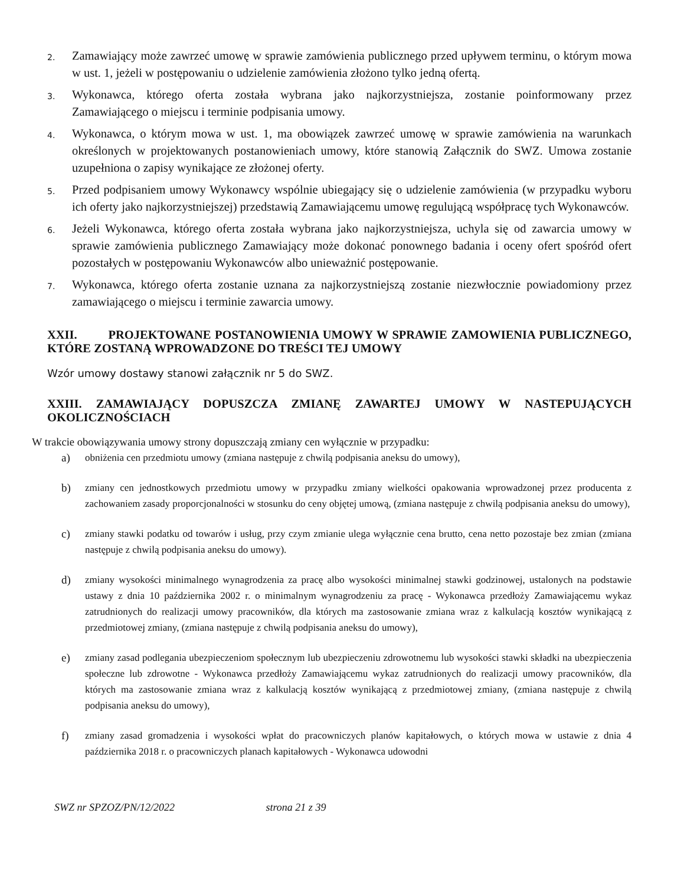2. Zamawiający może zawrzeć umowę w sprawie zamówienia publicznego przed upływem terminu, o którym mowa w ust. 1, jeżeli w postępowaniu o udzielenie zamówienia złożono tylko jedną ofertą.
3. Wykonawca, którego oferta została wybrana jako najkorzystniejsza, zostanie poinformowany przez Zamawiającego o miejscu i terminie podpisania umowy.
4. Wykonawca, o którym mowa w ust. 1, ma obowiązek zawrzeć umowę w sprawie zamówienia na warunkach określonych w projektowanych postanowieniach umowy, które stanowią Załącznik do SWZ. Umowa zostanie uzupełniona o zapisy wynikające ze złożonej oferty.
5. Przed podpisaniem umowy Wykonawcy wspólnie ubiegający się o udzielenie zamówienia (w przypadku wyboru ich oferty jako najkorzystniejszej) przedstawią Zamawiającemu umowę regulującą współpracę tych Wykonawców.
6. Jeżeli Wykonawca, którego oferta została wybrana jako najkorzystniejsza, uchyla się od zawarcia umowy w sprawie zamówienia publicznego Zamawiający może dokonać ponownego badania i oceny ofert spośród ofert pozostałych w postępowaniu Wykonawców albo unieważnić postępowanie.
7. Wykonawca, którego oferta zostanie uznana za najkorzystniejszą zostanie niezwłocznie powiadomiony przez zamawiającego o miejscu i terminie zawarcia umowy.
XXII. PROJEKTOWANE POSTANOWIENIA UMOWY W SPRAWIE ZAMOWIENIA PUBLICZNEGO, KTÓRE ZOSTANĄ WPROWADZONE DO TREŚCI TEJ UMOWY
Wzór umowy dostawy stanowi załącznik nr 5 do SWZ.
XXIII. ZAMAWIAJĄCY DOPUSZCZA ZMIANĘ ZAWARTEJ UMOWY W NASTEPUJĄCYCH OKOLICZNOŚCIACH
W trakcie obowiązywania umowy strony dopuszczają zmiany cen wyłącznie w przypadku:
a) obniżenia cen przedmiotu umowy (zmiana następuje z chwilą podpisania aneksu do umowy),
b) zmiany cen jednostkowych przedmiotu umowy w przypadku zmiany wielkości opakowania wprowadzonej przez producenta z zachowaniem zasady proporcjonalności w stosunku do ceny objętej umową, (zmiana następuje z chwilą podpisania aneksu do umowy),
c) zmiany stawki podatku od towarów i usług, przy czym zmianie ulega wyłącznie cena brutto, cena netto pozostaje bez zmian (zmiana następuje z chwilą podpisania aneksu do umowy).
d) zmiany wysokości minimalnego wynagrodzenia za pracę albo wysokości minimalnej stawki godzinowej, ustalonych na podstawie ustawy z dnia 10 października 2002 r. o minimalnym wynagrodzeniu za pracę - Wykonawca przedłoży Zamawiającemu wykaz zatrudnionych do realizacji umowy pracowników, dla których ma zastosowanie zmiana wraz z kalkulacją kosztów wynikającą z przedmiotowej zmiany, (zmiana następuje z chwilą podpisania aneksu do umowy),
e) zmiany zasad podlegania ubezpieczeniom społecznym lub ubezpieczeniu zdrowotnemu lub wysokości stawki składki na ubezpieczenia społeczne lub zdrowotne - Wykonawca przedłoży Zamawiającemu wykaz zatrudnionych do realizacji umowy pracowników, dla których ma zastosowanie zmiana wraz z kalkulacją kosztów wynikającą z przedmiotowej zmiany, (zmiana następuje z chwilą podpisania aneksu do umowy),
f) zmiany zasad gromadzenia i wysokości wpłat do pracowniczych planów kapitałowych, o których mowa w ustawie z dnia 4 października 2018 r. o pracowniczych planach kapitałowych - Wykonawca udowodni
SWZ nr SPZOZ/PN/12/2022 strona 21 z 39